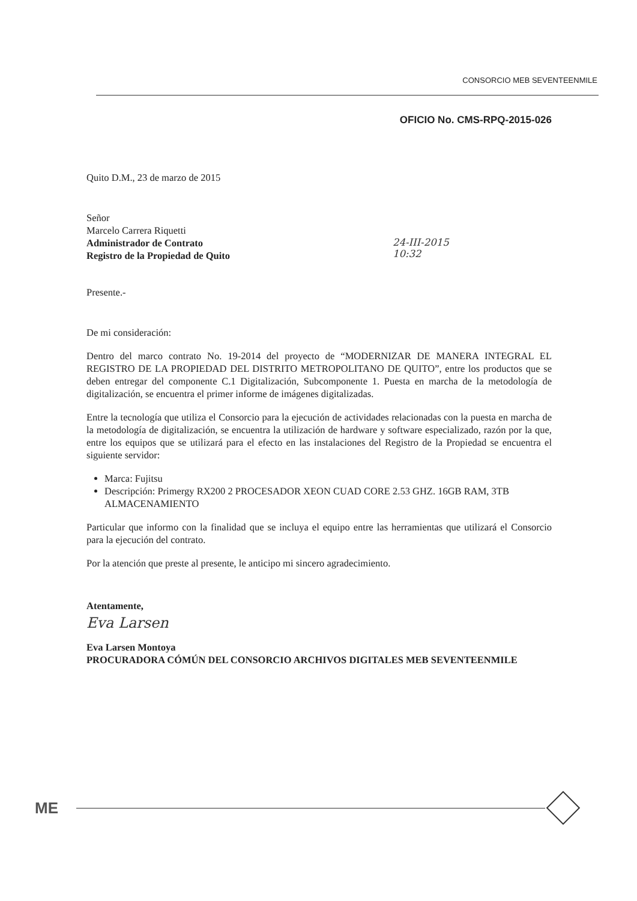CONSORCIO MEB SEVENTEENMILE
OFICIO No. CMS-RPQ-2015-026
Quito D.M., 23 de marzo de 2015
Señor
Marcelo Carrera Riquetti
Administrador de Contrato
Registro de la Propiedad de Quito
24-III-2015
10:32
Presente.-
De mi consideración:
Dentro del marco contrato No. 19-2014 del proyecto de “MODERNIZAR DE MANERA INTEGRAL EL REGISTRO DE LA PROPIEDAD DEL DISTRITO METROPOLITANO DE QUITO”, entre los productos que se deben entregar del componente C.1 Digitalización, Subcomponente 1. Puesta en marcha de la metodología de digitalización, se encuentra el primer informe de imágenes digitalizadas.
Entre la tecnología que utiliza el Consorcio para la ejecución de actividades relacionadas con la puesta en marcha de la metodología de digitalización, se encuentra la utilización de hardware y software especializado, razón por la que, entre los equipos que se utilizará para el efecto en las instalaciones del Registro de la Propiedad se encuentra el siguiente servidor:
Marca: Fujitsu
Descripción: Primergy RX200 2 PROCESADOR XEON CUAD CORE 2.53 GHZ. 16GB RAM, 3TB ALMACENAMIENTO
Particular que informo con la finalidad que se incluya el equipo entre las herramientas que utilizará el Consorcio para la ejecución del contrato.
Por la atención que preste al presente, le anticipo mi sincero agradecimiento.
Atentamente,
Eva Larsen
Eva Larsen Montoya
PROCURADORA CÓMÚN DEL CONSORCIO ARCHIVOS DIGITALES MEB SEVENTEENMILE
ME